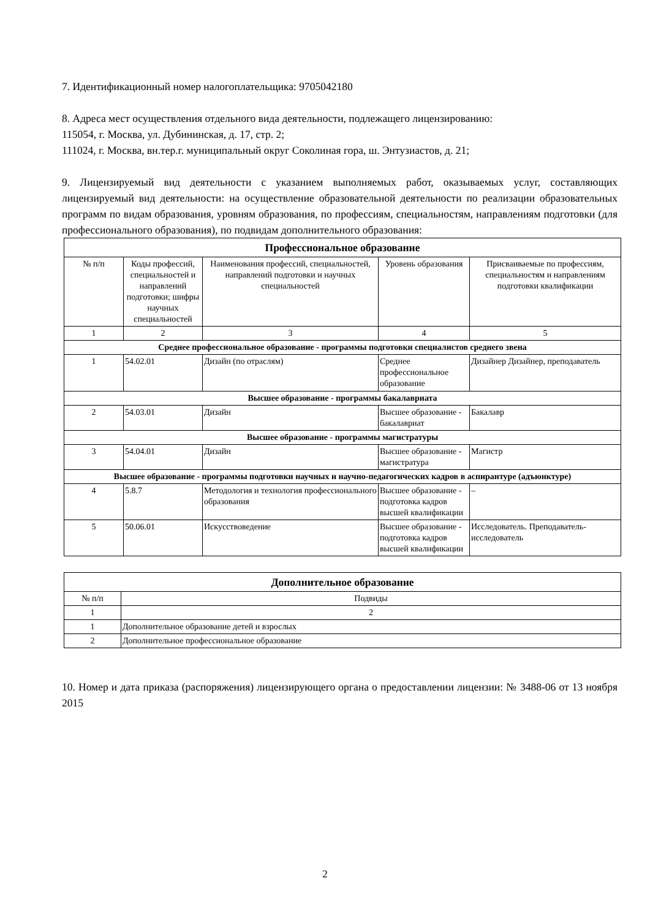7. Идентификационный номер налогоплательщика: 9705042180
8. Адреса мест осуществления отдельного вида деятельности, подлежащего лицензированию:
115054, г. Москва, ул. Дубининская, д. 17, стр. 2;
111024, г. Москва, вн.тер.г. муниципальный округ Соколиная гора, ш. Энтузиастов, д. 21;
9. Лицензируемый вид деятельности с указанием выполняемых работ, оказываемых услуг, составляющих лицензируемый вид деятельности: на осуществление образовательной деятельности по реализации образовательных программ по видам образования, уровням образования, по профессиям, специальностям, направлениям подготовки (для профессионального образования), по подвидам дополнительного образования:
| Профессиональное образование | | | | |
| --- | --- | --- | --- | --- |
| № п/п | Коды профессий, специальностей и направлений подготовки; шифры научных специальностей | Наименования профессий, специальностей, направлений подготовки и научных специальностей | Уровень образования | Присваиваемые по профессиям, специальностям и направлениям подготовки квалификации |
| 1 | 2 | 3 | 4 | 5 |
| Среднее профессиональное образование - программы подготовки специалистов среднего звена | | | | |
| 1 | 54.02.01 | Дизайн (по отраслям) | Среднее профессиональное образование | Дизайнер Дизайнер, преподаватель |
| Высшее образование - программы бакалавриата | | | | |
| 2 | 54.03.01 | Дизайн | Высшее образование - бакалавриат | Бакалавр |
| Высшее образование - программы магистратуры | | | | |
| 3 | 54.04.01 | Дизайн | Высшее образование - магистратура | Магистр |
| Высшее образование - программы подготовки научных и научно-педагогических кадров в аспирантуре (адъюнктуре) | | | | |
| 4 | 5.8.7 | Методология и технология профессионального образования | Высшее образование - подготовка кадров высшей квалификации | – |
| 5 | 50.06.01 | Искусствоведение | Высшее образование - подготовка кадров высшей квалификации | Исследователь. Преподаватель-исследователь |
| Дополнительное образование | |
| --- | --- |
| № п/п | Подвиды |
| 1 | 2 |
| 1 | Дополнительное образование детей и взрослых |
| 2 | Дополнительное профессиональное образование |
10. Номер и дата приказа (распоряжения) лицензирующего органа о предоставлении лицензии: № 3488-06 от 13 ноября 2015
2